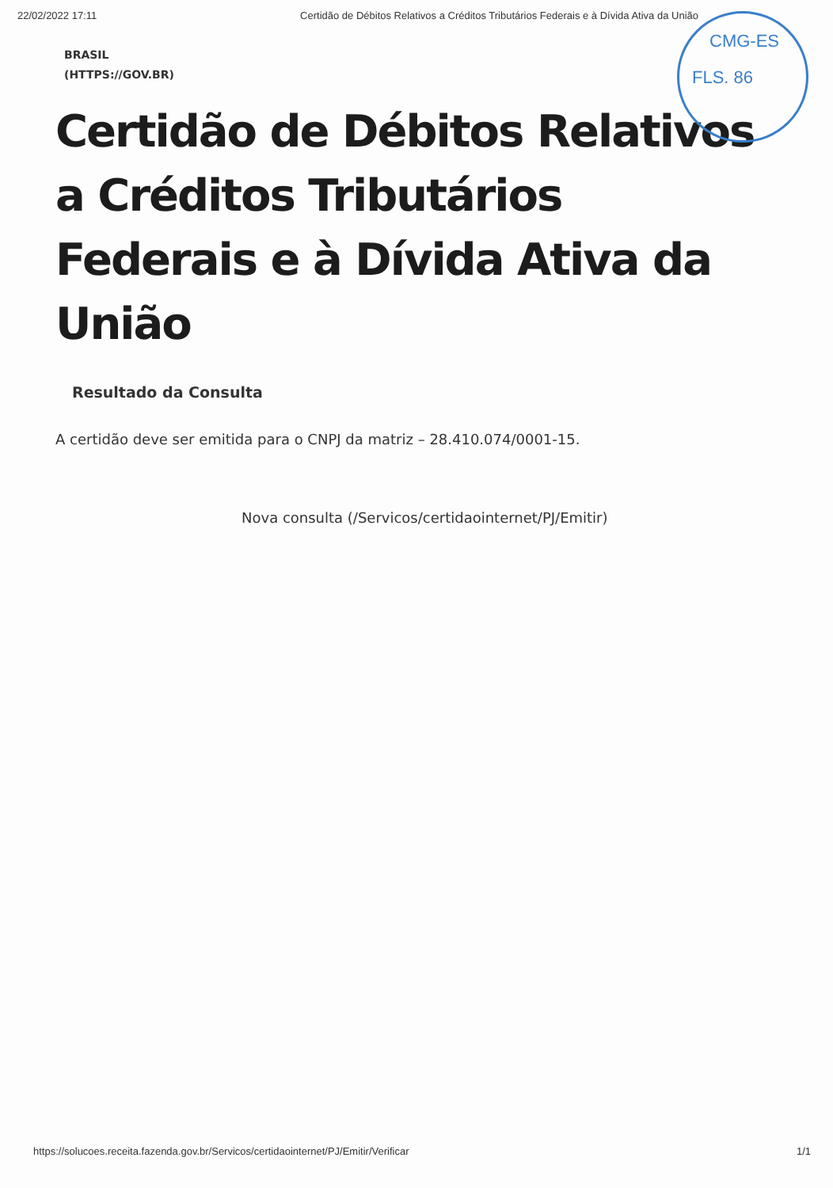22/02/2022 17:11 Certidão de Débitos Relativos a Créditos Tributários Federais e à Dívida Ativa da União
BRASIL
(HTTPS://GOV.BR)
Certidão de Débitos Relativos a Créditos Tributários Federais e à Dívida Ativa da União
Resultado da Consulta
A certidão deve ser emitida para o CNPJ da matriz – 28.410.074/0001-15.
Nova consulta (/Servicos/certidaointernet/PJ/Emitir)
CMG-ES
FLS. 86
https://solucoes.receita.fazenda.gov.br/Servicos/certidaointernet/PJ/Emitir/Verificar 1/1